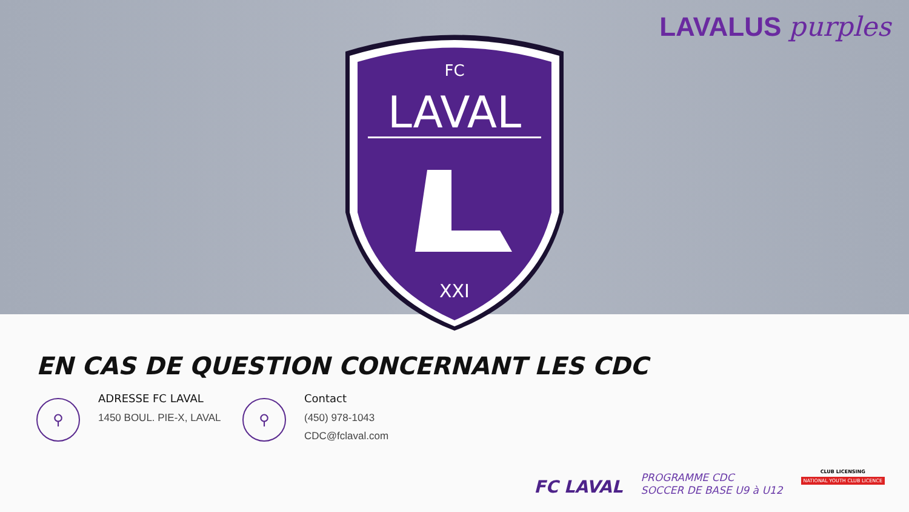LAVALUS purples
FC
LAVAL
XXI
EN CAS DE QUESTION CONCERNANT LES CDC
⚲
ADRESSE FC LAVAL
1450 BOUL. PIE-X, LAVAL
⚲
Contact
(450) 978-1043
CDC@fclaval.com
FC LAVAL
PROGRAMME CDC
SOCCER DE BASE U9 à U12
CLUB LICENSING
NATIONAL YOUTH CLUB LICENCE